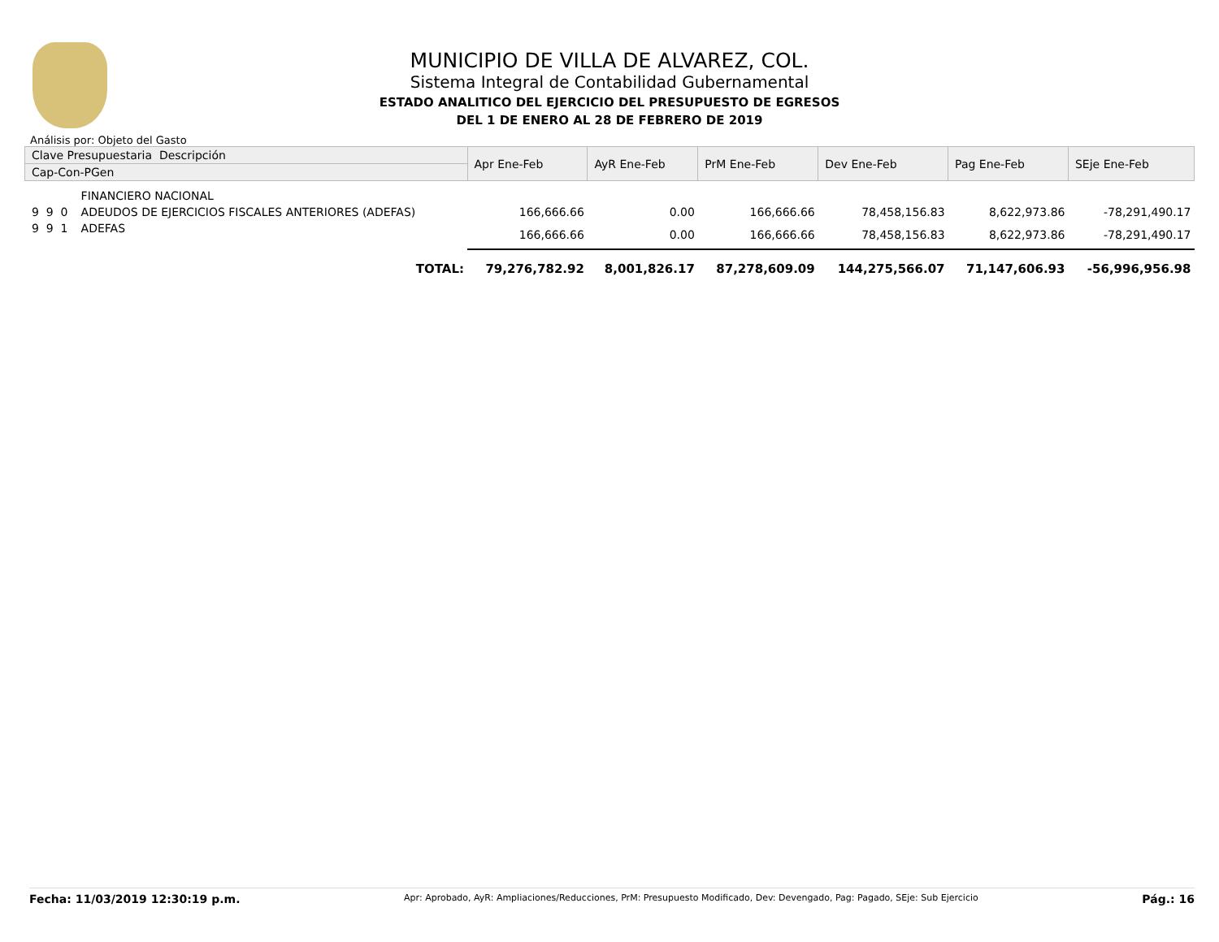MUNICIPIO DE VILLA DE ALVAREZ, COL.
Sistema Integral de Contabilidad Gubernamental
ESTADO ANALITICO DEL EJERCICIO DEL PRESUPUESTO DE EGRESOS
DEL 1 DE ENERO AL 28 DE FEBRERO DE 2019
Análisis por: Objeto del Gasto
| Clave Presupuestaria Descripción | | Apr Ene-Feb | AyR Ene-Feb | PrM Ene-Feb | Dev Ene-Feb | Pag Ene-Feb | SEje Ene-Feb |
| --- | --- | --- | --- | --- | --- | --- | --- |
| Cap-Con-PGen | | | | | | | |
| | FINANCIERO NACIONAL | | | | | | |
| 9 9 0 | ADEUDOS DE EJERCICIOS FISCALES ANTERIORES (ADEFAS) | 166,666.66 | 0.00 | 166,666.66 | 78,458,156.83 | 8,622,973.86 | -78,291,490.17 |
| 9 9 1 | ADEFAS | 166,666.66 | 0.00 | 166,666.66 | 78,458,156.83 | 8,622,973.86 | -78,291,490.17 |
| | TOTAL: | 79,276,782.92 | 8,001,826.17 | 87,278,609.09 | 144,275,566.07 | 71,147,606.93 | -56,996,956.98 |
Fecha: 11/03/2019 12:30:19 p.m. Apr: Aprobado, AyR: Ampliaciones/Reducciones, PrM: Presupuesto Modificado, Dev: Devengado, Pag: Pagado, SEje: Sub Ejercicio Pág.: 16